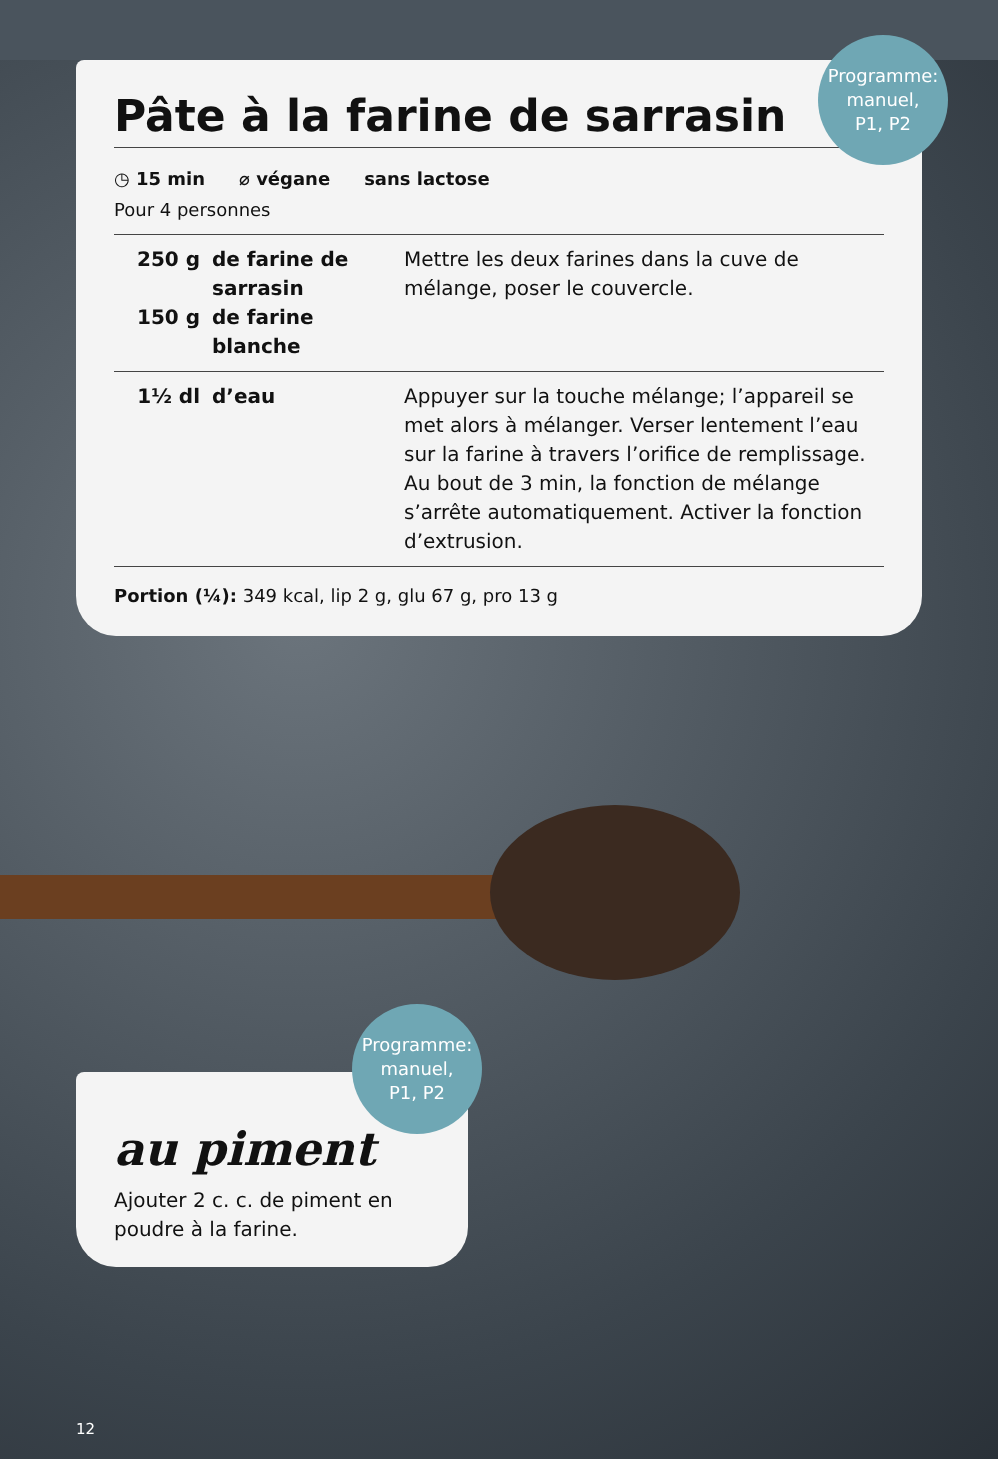Pâte à la farine de sarrasin
Programme:
manuel,
P1, P2
◷ 15 min ⌀ végane sans lactose
Pour 4 personnes
| 250 g 150 g | de farine de sarrasin de farine blanche | Mettre les deux farines dans la cuve de mélange, poser le couvercle. |
| 1½ dl | d’eau | Appuyer sur la touche mélange; l’appareil se met alors à mélanger. Verser lentement l’eau sur la farine à travers l’orifice de remplissage. Au bout de 3 min, la fonction de mélange s’arrête automatiquement. Activer la fonction d’extrusion. |
Portion (¼): 349 kcal, lip 2 g, glu 67 g, pro 13 g
au piment
Ajouter 2 c. c. de piment en poudre à la farine.
Programme:
manuel,
P1, P2
12